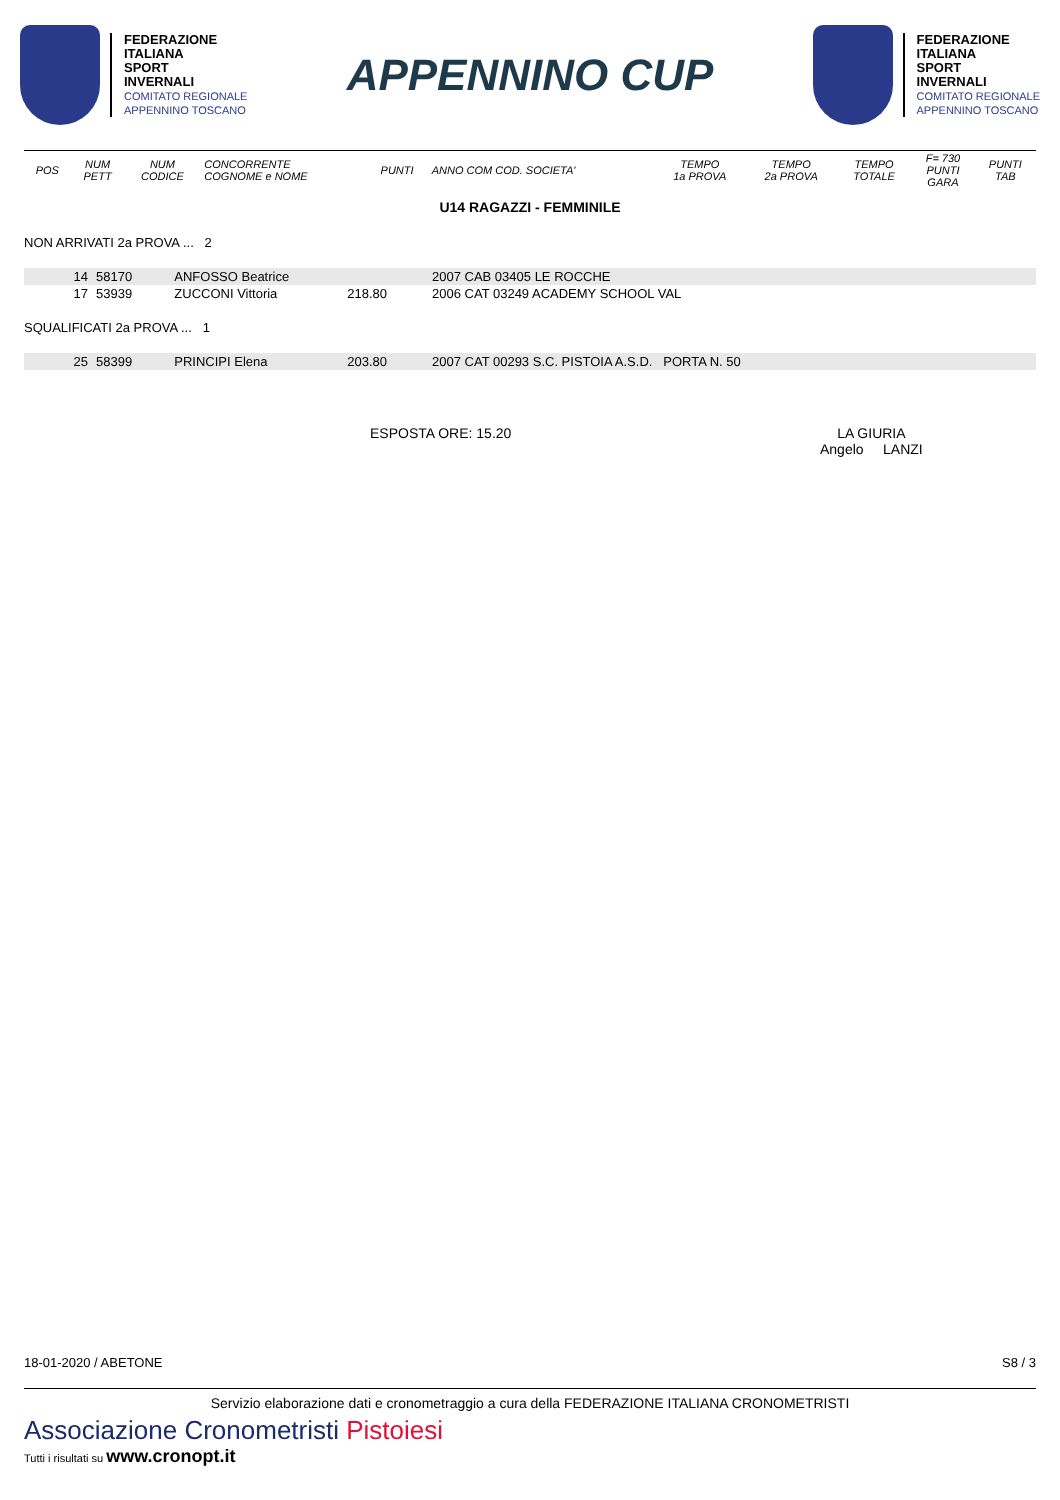FEDERAZIONE
ITALIANA
SPORT
INVERNALI
COMITATO REGIONALE
APPENNINO TOSCANO
APPENNINO CUP
FEDERAZIONE
ITALIANA
SPORT
INVERNALI
COMITATO REGIONALE
APPENNINO TOSCANO
| POS | NUM PETT | NUM CODICE | CONCORRENTE COGNOME e NOME | PUNTI | ANNO COM COD. SOCIETA' | TEMPO 1a PROVA | TEMPO 2a PROVA | TEMPO TOTALE | F= 730 PUNTI GARA | PUNTI TAB |
| --- | --- | --- | --- | --- | --- | --- | --- | --- | --- | --- |
U14 RAGAZZI - FEMMINILE
NON ARRIVATI 2a PROVA ... 2
| 14 | 58170 | ANFOSSO Beatrice | | 2007 CAB 03405 LE ROCCHE |
| 17 | 53939 | ZUCCONI Vittoria | 218.80 | 2006 CAT 03249 ACADEMY SCHOOL VAL |
SQUALIFICATI 2a PROVA ... 1
| 25 | 58399 | PRINCIPI Elena | 203.80 | 2007 CAT 00293 S.C. PISTOIA A.S.D. PORTA N. 50 |
ESPOSTA ORE: 15.20 LA GIURIA
Angelo LANZI
18-01-2020 / ABETONE S8 / 3
Servizio elaborazione dati e cronometraggio a cura della FEDERAZIONE ITALIANA CRONOMETRISTI
Associazione Cronometristi Pistoiesi
Tutti i risultati su www.cronopt.it